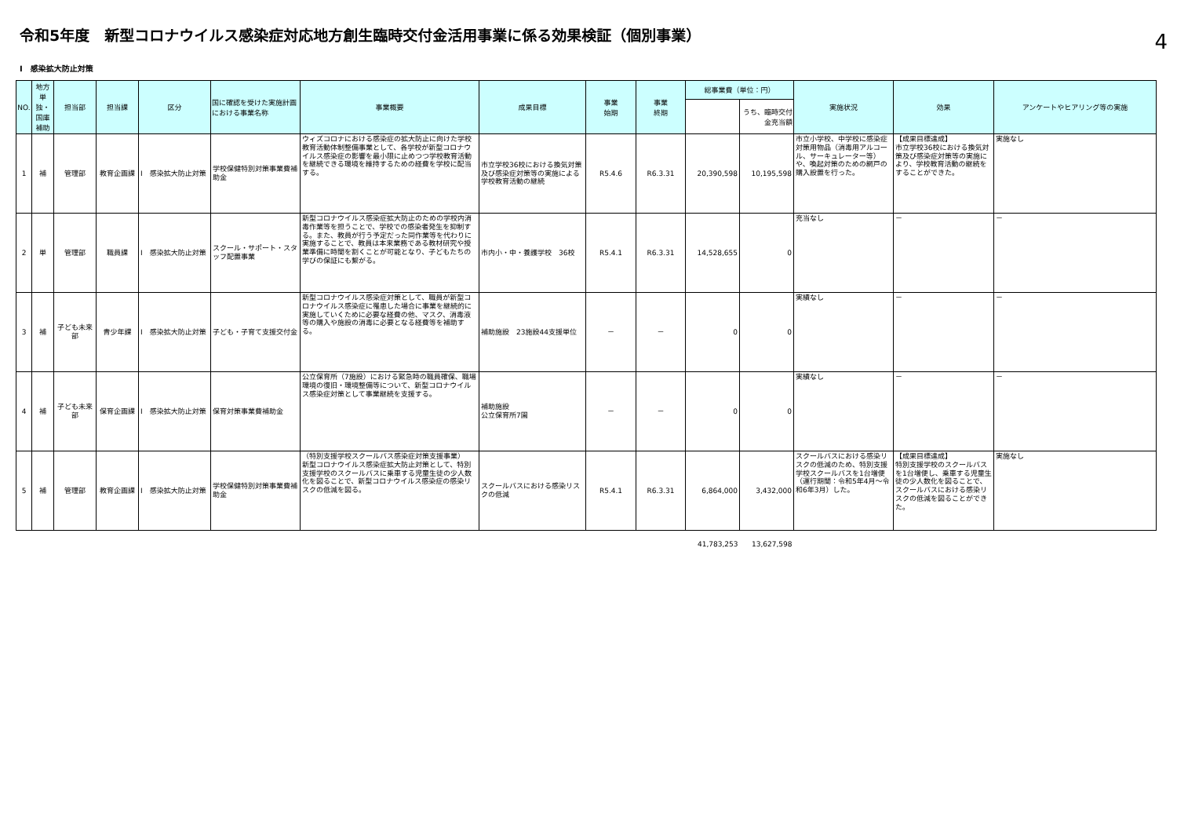令和5年度　新型コロナウイルス感染症対応地方創生臨時交付金活用事業に係る効果検証（個別事業）
4
Ⅰ　感染拡大防止対策
| NO. | 地方単独・国庫補助 | 担当部 | 担当課 | 区分 | 国に確認を受けた実施計画における事業名称 | 事業概要 | 成果目標 | 事業 始期 | 事業 終期 | 総事業費（単位：円） | | 実施状況 | 効果 | アンケートやヒアリング等の実施 |
| --- | --- | --- | --- | --- | --- | --- | --- | --- | --- | --- | --- | --- | --- | --- |
| | | | | | | | | | | | うち、臨時交付金充当額 | | | |
| 1 | 補 | 管理部 | 教育企画課 | Ⅰ 感染拡大防止対策 | 学校保健特別対策事業費補助金 | ウィズコロナにおける感染症の拡大防止に向けた学校教育活動体制整備事業として、各学校が新型コロナウイルス感染症の影響を最小限に止めつつ学校教育活動を継続できる環境を維持するための経費を学校に配当する。 | 市立学校36校における換気対策及び感染症対策等の実施による学校教育活動の継続 | R5.4.6 | R6.3.31 | 20,390,598 | 10,195,598 | 市立小学校、中学校に感染症対策用物品（消毒用アルコール、サーキュレーター等）や、喚起対策のための網戸の購入設置を行った。 | 【成果目標達成】 市立学校36校における換気対策及び感染症対策等の実施により、学校教育活動の継続をすることができた。 | 実施なし |
| 2 | 単 | 管理部 | 職員課 | Ⅰ 感染拡大防止対策 | スクール・サポート・スタッフ配置事業 | 新型コロナウイルス感染症拡大防止のための学校内消毒作業等を担うことで、学校での感染者発生を抑制する。また、教員が行う予定だった同作業等を代わりに実施することで、教員は本来業務である教材研究や授業準備に時間を割くことが可能となり、子どもたちの学びの保証にも繋がる。 | 市内小・中・養護学校 36校 | R5.4.1 | R6.3.31 | 14,528,655 | 0 | 充当なし | － | － |
| 3 | 補 | 子ども未来部 | 青少年課 | Ⅰ 感染拡大防止対策 | 子ども・子育て支援交付金 | 新型コロナウイルス感染症対策として、職員が新型コロナウイルス感染症に罹患した場合に事業を継続的に実施していくために必要な経費の他、マスク、消毒液等の購入や施設の消毒に必要となる経費等を補助する。 | 補助施設 23施設44支援単位 | － | － | 0 | 0 | 実績なし | － | － |
| 4 | 補 | 子ども未来部 | 保育企画課 | Ⅰ 感染拡大防止対策 | 保育対策事業費補助金 | 公立保育所（7施設）における緊急時の職員確保、職場環境の復旧・環境整備等について、新型コロナウイルス感染症対策として事業継続を支援する。 | 補助施設 公立保育所7園 | － | － | 0 | 0 | 実績なし | － | － |
| 5 | 補 | 管理部 | 教育企画課 | Ⅰ 感染拡大防止対策 | 学校保健特別対策事業費補助金 | （特別支援学校スクールバス感染症対策支援事業） 新型コロナウイルス感染症拡大防止対策として、特別支援学校のスクールバスに乗車する児童生徒の少人数化を図ることで、新型コロナウイルス感染症の感染リスクの低減を図る。 | スクールバスにおける感染リスクの低減 | R5.4.1 | R6.3.31 | 6,864,000 | 3,432,000 | スクールバスにおける感染リスクの低減のため、特別支援学校スクールバスを1台増便（運行期間：令和5年4月～令和6年3月）した。 | 【成果目標達成】 特別支援学校のスクールバスを1台増便し、乗車する児童生徒の少人数化を図ることで、スクールバスにおける感染リスクの低減を図ることができた。 | 実施なし |
| | | | | | | | | | | 41,783,253 | 13,627,598 | | | |